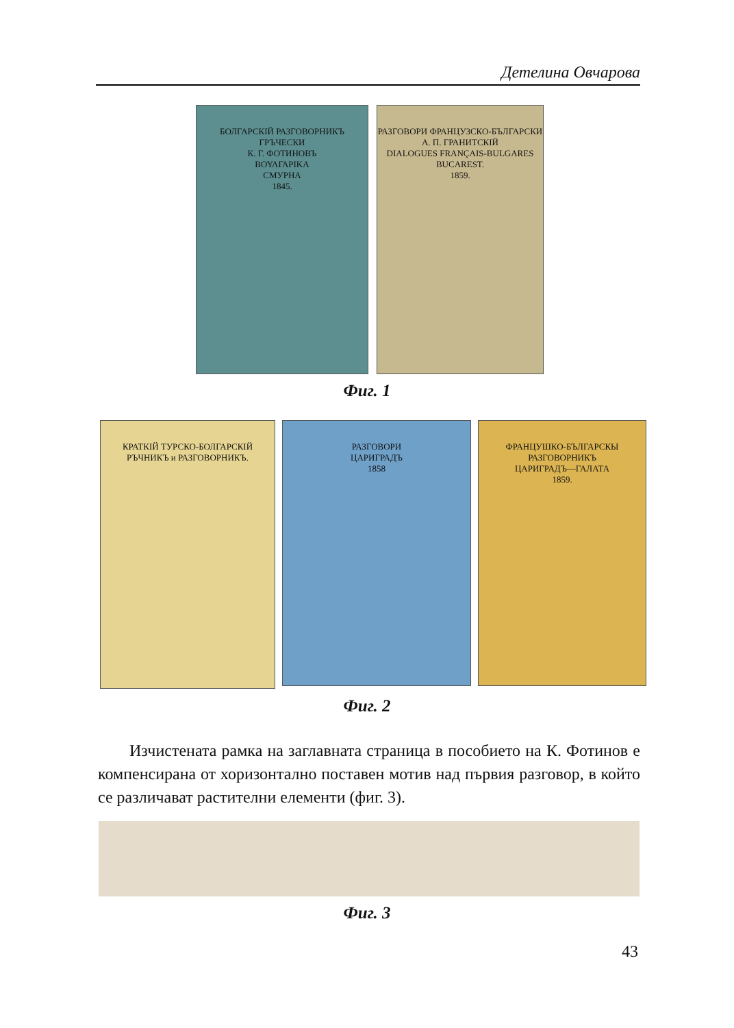Детелина Овчарова
БОЛГАРСКІЙ РАЗГОВОРНИКЪ
ГРЪЧЕСКИ
К. Г. ФОТИНОВЪ
ΒΟΥΛΓΑΡΙΚΑ
СМУРНА
1845.
РАЗГОВОРИ ФРАНЦУЗСКО-БЪЛГАРСКИ
А. П. ГРАНИТСКІЙ
DIALOGUES FRANÇAIS-BULGARES
BUCAREST.
1859.
Фиг. 1
КРАТКІЙ ТУРСКО-БОЛГАРСКІЙ РЪЧНИКЪ и РАЗГОВОРНИКЪ.
РАЗГОВОРИ
ЦАРИГРАДЪ
1858
ФРАНЦУШКО-БЪЛГАРСКЫ РАЗГОВОРНИКЪ
ЦАРИГРАДЪ—ГАЛАТА
1859.
Фиг. 2
Изчистената рамка на заглавната страница в пособието на К. Фотинов е компенсирана от хоризонтално поставен мотив над първия разговор, в който се различават растителни елементи (фиг. 3).
Фиг. 3
43